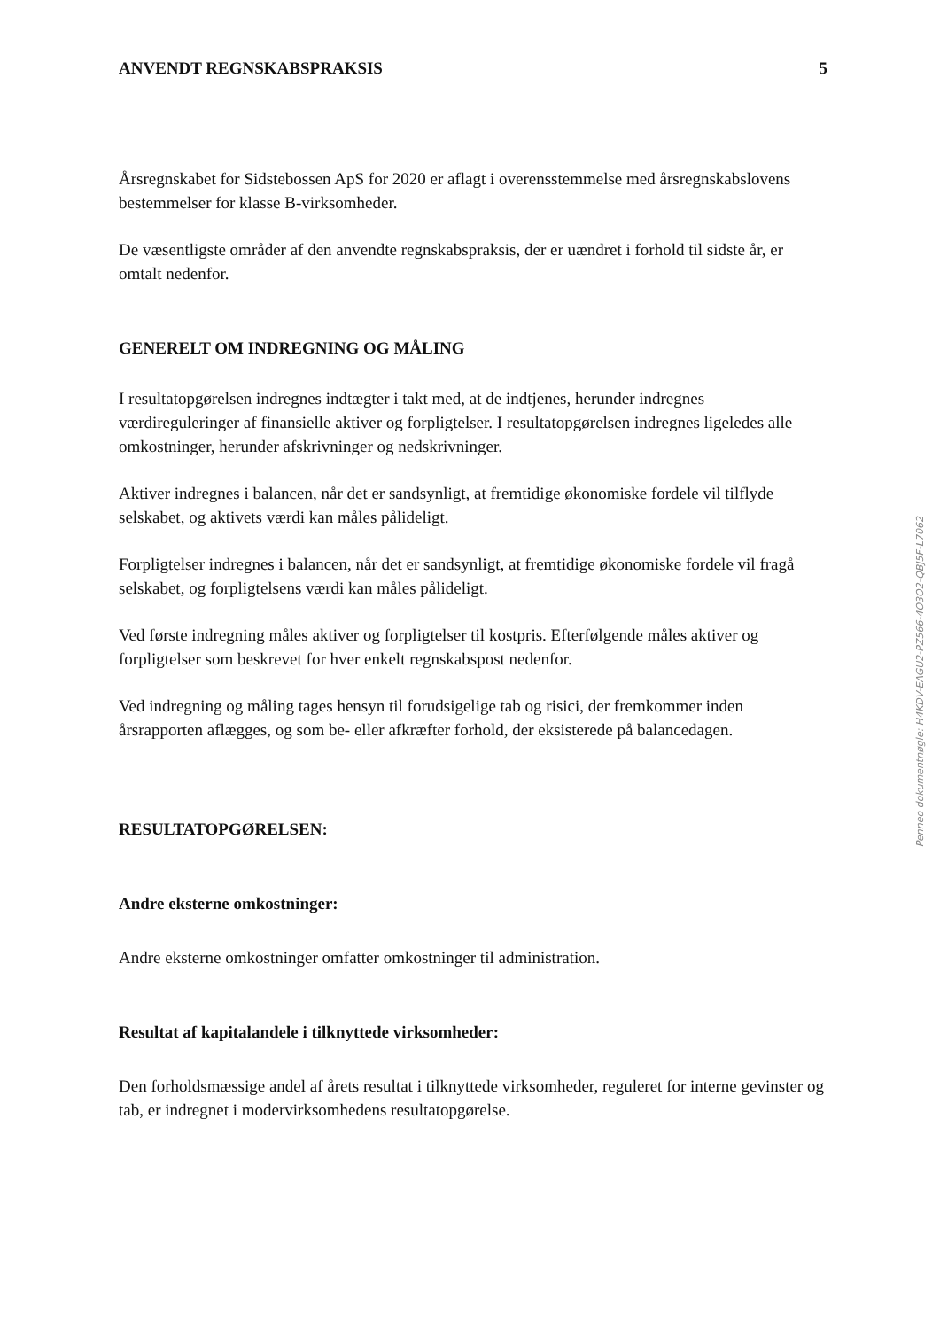ANVENDT REGNSKABSPRAKSIS 5
Årsregnskabet for Sidstebossen ApS for 2020 er aflagt i overensstemmelse med årsregnskabslovens bestemmelser for klasse B-virksomheder.
De væsentligste områder af den anvendte regnskabspraksis, der er uændret i forhold til sidste år, er omtalt nedenfor.
GENERELT OM INDREGNING OG MÅLING
I resultatopgørelsen indregnes indtægter i takt med, at de indtjenes, herunder indregnes værdireguleringer af finansielle aktiver og forpligtelser. I resultatopgørelsen indregnes ligeledes alle omkostninger, herunder afskrivninger og nedskrivninger.
Aktiver indregnes i balancen, når det er sandsynligt, at fremtidige økonomiske fordele vil tilflyde selskabet, og aktivets værdi kan måles pålideligt.
Forpligtelser indregnes i balancen, når det er sandsynligt, at fremtidige økonomiske fordele vil fragå selskabet, og forpligtelsens værdi kan måles pålideligt.
Ved første indregning måles aktiver og forpligtelser til kostpris. Efterfølgende måles aktiver og forpligtelser som beskrevet for hver enkelt regnskabspost nedenfor.
Ved indregning og måling tages hensyn til forudsigelige tab og risici, der fremkommer inden årsrapporten aflægges, og som be- eller afkræfter forhold, der eksisterede på balancedagen.
RESULTATOPGØRELSEN:
Andre eksterne omkostninger:
Andre eksterne omkostninger omfatter omkostninger til administration.
Resultat af kapitalandele i tilknyttede virksomheder:
Den forholdsmæssige andel af årets resultat i tilknyttede virksomheder, reguleret for interne gevinster og tab, er indregnet i modervirksomhedens resultatopgørelse.
Penneo dokumentnøgle: H4KDV-EAGU2-PZ566-4O3O2-QBJ5F-L7062